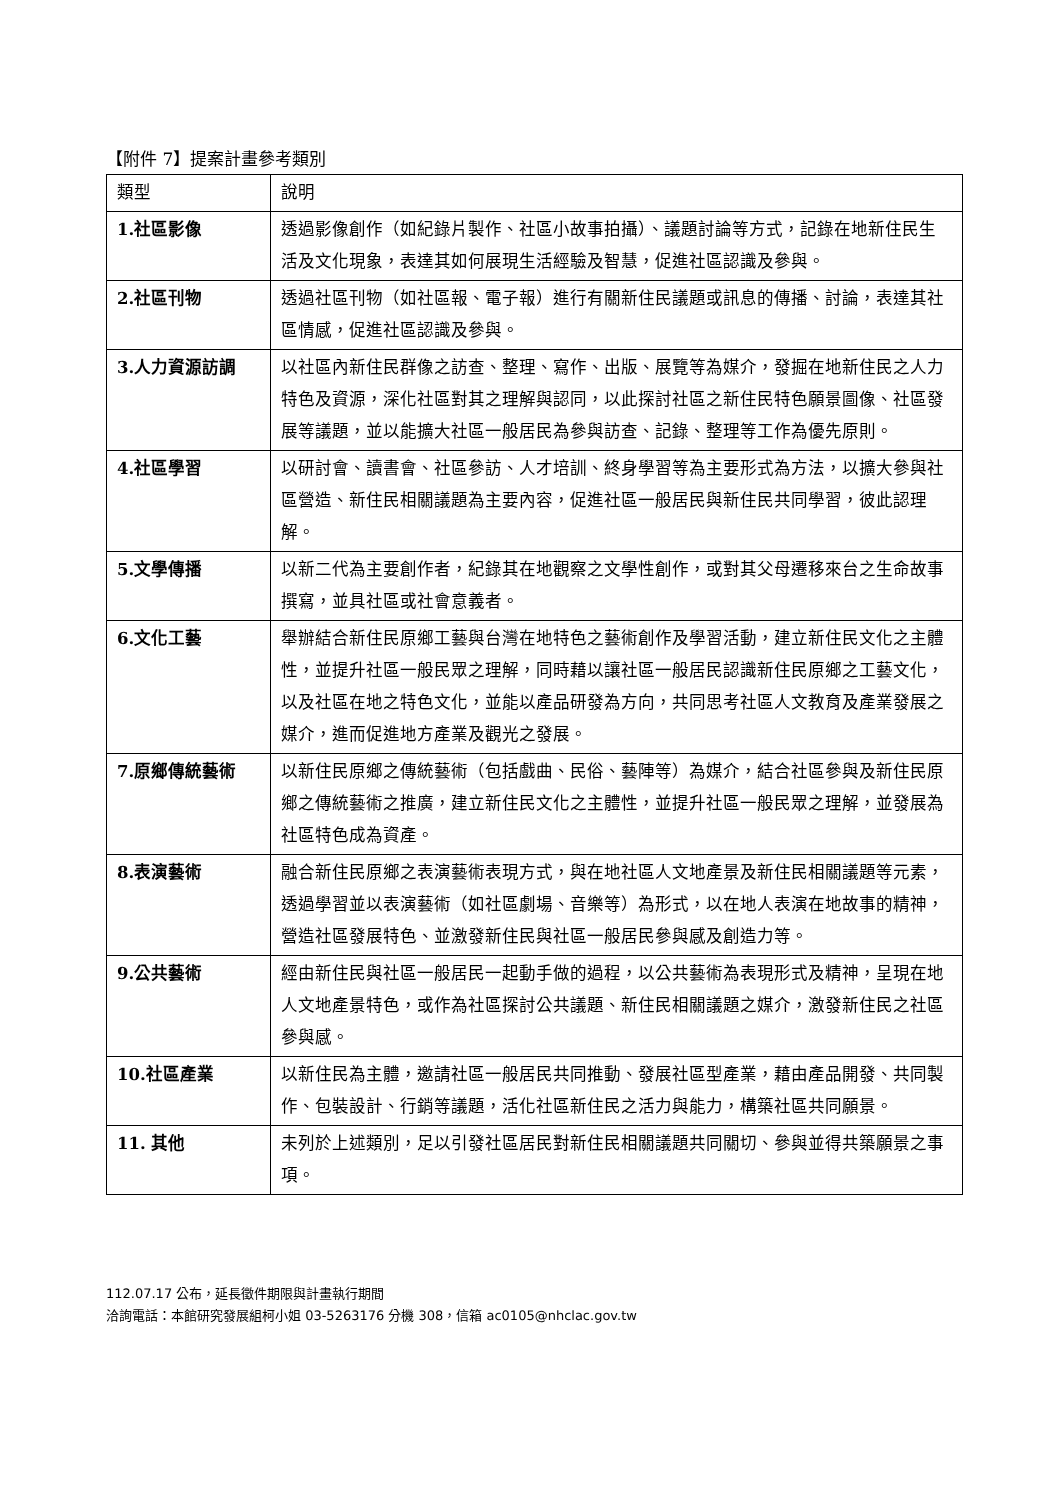【附件 7】提案計畫參考類別
| 類型 | 說明 |
| --- | --- |
| 1.社區影像 | 透過影像創作（如紀錄片製作、社區小故事拍攝）、議題討論等方式，記錄在地新住民生活及文化現象，表達其如何展現生活經驗及智慧，促進社區認識及參與。 |
| 2.社區刊物 | 透過社區刊物（如社區報、電子報）進行有關新住民議題或訊息的傳播、討論，表達其社區情感，促進社區認識及參與。 |
| 3.人力資源訪調 | 以社區內新住民群像之訪查、整理、寫作、出版、展覽等為媒介，發掘在地新住民之人力特色及資源，深化社區對其之理解與認同，以此探討社區之新住民特色願景圖像、社區發展等議題，並以能擴大社區一般居民為參與訪查、記錄、整理等工作為優先原則。 |
| 4.社區學習 | 以研討會、讀書會、社區參訪、人才培訓、終身學習等為主要形式為方法，以擴大參與社區營造、新住民相關議題為主要內容，促進社區一般居民與新住民共同學習，彼此認理解。 |
| 5.文學傳播 | 以新二代為主要創作者，紀錄其在地觀察之文學性創作，或對其父母遷移來台之生命故事撰寫，並具社區或社會意義者。 |
| 6.文化工藝 | 舉辦結合新住民原鄉工藝與台灣在地特色之藝術創作及學習活動，建立新住民文化之主體性，並提升社區一般民眾之理解，同時藉以讓社區一般居民認識新住民原鄉之工藝文化，以及社區在地之特色文化，並能以產品研發為方向，共同思考社區人文教育及產業發展之媒介，進而促進地方產業及觀光之發展。 |
| 7.原鄉傳統藝術 | 以新住民原鄉之傳統藝術（包括戲曲、民俗、藝陣等）為媒介，結合社區參與及新住民原鄉之傳統藝術之推廣，建立新住民文化之主體性，並提升社區一般民眾之理解，並發展為社區特色成為資產。 |
| 8.表演藝術 | 融合新住民原鄉之表演藝術表現方式，與在地社區人文地產景及新住民相關議題等元素，透過學習並以表演藝術（如社區劇場、音樂等）為形式，以在地人表演在地故事的精神，營造社區發展特色、並激發新住民與社區一般居民參與感及創造力等。 |
| 9.公共藝術 | 經由新住民與社區一般居民一起動手做的過程，以公共藝術為表現形式及精神，呈現在地人文地產景特色，或作為社區探討公共議題、新住民相關議題之媒介，激發新住民之社區參與感。 |
| 10.社區產業 | 以新住民為主體，邀請社區一般居民共同推動、發展社區型產業，藉由產品開發、共同製作、包裝設計、行銷等議題，活化社區新住民之活力與能力，構築社區共同願景。 |
| 11. 其他 | 未列於上述類別，足以引發社區居民對新住民相關議題共同關切、參與並得共築願景之事項。 |
112.07.17 公布，延長徵件期限與計畫執行期間
洽詢電話：本館研究發展組柯小姐 03-5263176 分機 308，信箱 ac0105@nhclac.gov.tw